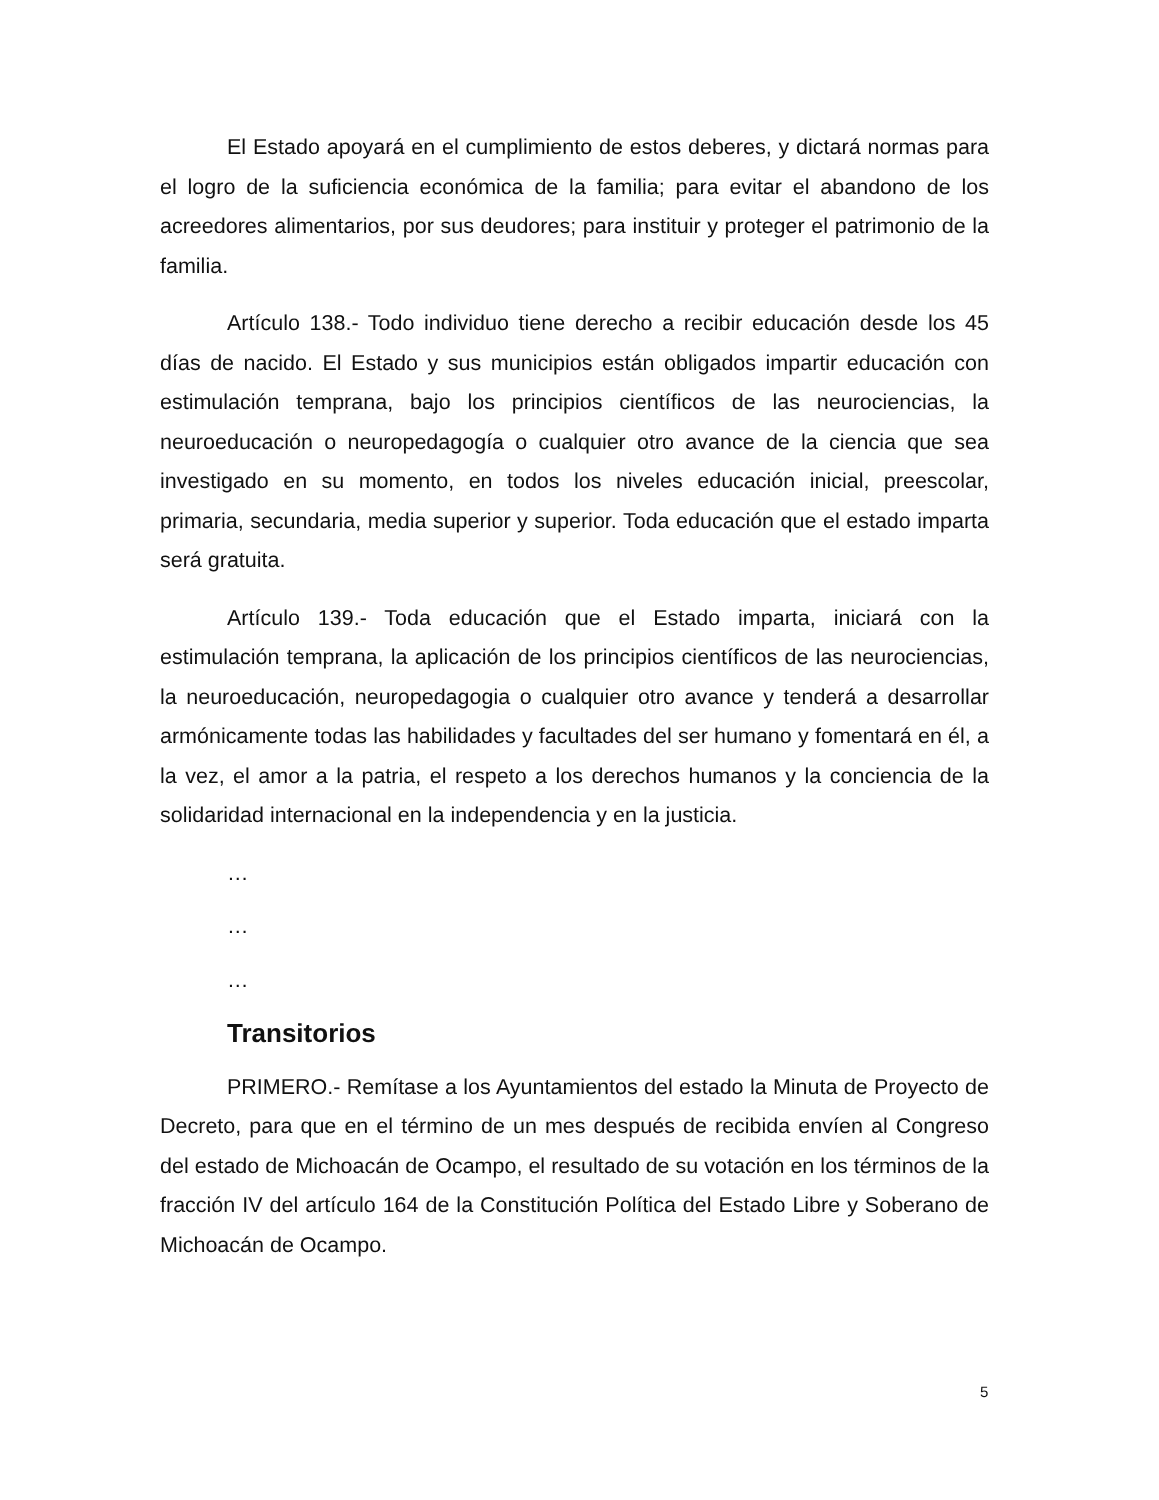El Estado apoyará en el cumplimiento de estos deberes, y dictará normas para el logro de la suficiencia económica de la familia; para evitar el abandono de los acreedores alimentarios, por sus deudores; para instituir y proteger el patrimonio de la familia.
Artículo 138.- Todo individuo tiene derecho a recibir educación desde los 45 días de nacido. El Estado y sus municipios están obligados impartir educación con estimulación temprana, bajo los principios científicos de las neurociencias, la neuroeducación o neuropedagogía o cualquier otro avance de la ciencia que sea investigado en su momento, en todos los niveles educación inicial, preescolar, primaria, secundaria, media superior y superior. Toda educación que el estado imparta será gratuita.
Artículo 139.- Toda educación que el Estado imparta, iniciará con la estimulación temprana, la aplicación de los principios científicos de las neurociencias, la neuroeducación, neuropedagogia o cualquier otro avance y tenderá a desarrollar armónicamente todas las habilidades y facultades del ser humano y fomentará en él, a la vez, el amor a la patria, el respeto a los derechos humanos y la conciencia de la solidaridad internacional en la independencia y en la justicia.
…
…
…
Transitorios
PRIMERO.- Remítase a los Ayuntamientos del estado la Minuta de Proyecto de Decreto, para que en el término de un mes después de recibida envíen al Congreso del estado de Michoacán de Ocampo, el resultado de su votación en los términos de la fracción IV del artículo 164 de la Constitución Política del Estado Libre y Soberano de Michoacán de Ocampo.
5